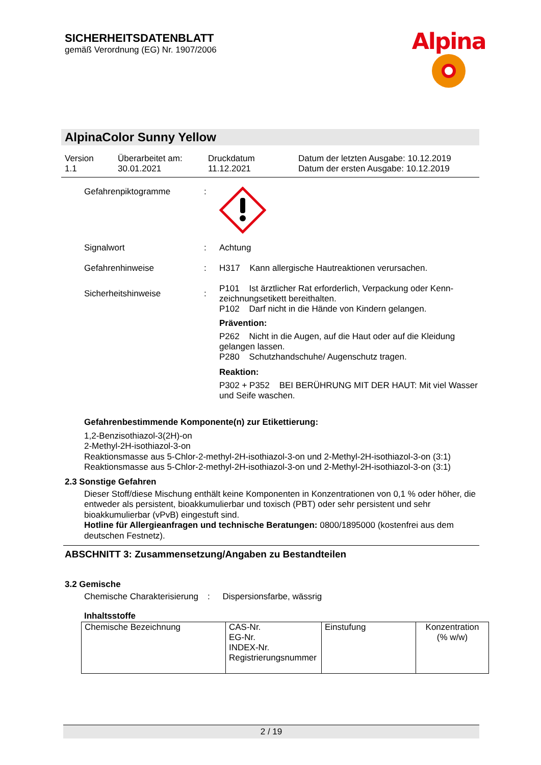SICHERHEITSDATENBLATT
gemäß Verordnung (EG) Nr. 1907/2006
Alpina
AlpinaColor Sunny Yellow
Version
1.1
Überarbeitet am:
30.01.2021
Druckdatum
11.12.2021
Datum der letzten Ausgabe: 10.12.2019
Datum der ersten Ausgabe: 10.12.2019
Gefahrenpiktogramme :
Signalwort : Achtung
Gefahrenhinweise : H317 Kann allergische Hautreaktionen verursachen.
Sicherheitshinweise :
P101 Ist ärztlicher Rat erforderlich, Verpackung oder Kenn­zeichnungsetikett bereithalten.
P102 Darf nicht in die Hände von Kindern gelangen.
Prävention:
P262 Nicht in die Augen, auf die Haut oder auf die Kleidung gelangen lassen.
P280 Schutzhandschuhe/ Augenschutz tragen.
Reaktion:
P302 + P352 BEI BERÜHRUNG MIT DER HAUT: Mit viel Wasser und Seife waschen.
Gefahrenbestimmende Komponente(n) zur Etikettierung:
1,2-Benzisothiazol-3(2H)-on
2-Methyl-2H-isothiazol-3-on
Reaktionsmasse aus 5-Chlor-2-methyl-2H-isothiazol-3-on und 2-Methyl-2H-isothiazol-3-on (3:1)
Reaktionsmasse aus 5-Chlor-2-methyl-2H-isothiazol-3-on und 2-Methyl-2H-isothiazol-3-on (3:1)
2.3 Sonstige Gefahren
Dieser Stoff/diese Mischung enthält keine Komponenten in Konzentrationen von 0,1 % oder hö­her, die entweder als persistent, bioakkumulierbar und toxisch (PBT) oder sehr persistent und sehr bioakkumulierbar (vPvB) eingestuft sind.
Hotline für Allergieanfragen und technische Beratungen: 0800/1895000 (kostenfrei aus dem deutschen Festnetz).
ABSCHNITT 3: Zusammensetzung/Angaben zu Bestandteilen
3.2 Gemische
Chemische Charakterisie­rung
: Dispersionsfarbe, wässrig
Inhaltsstoffe
| Chemische Bezeichnung | CAS-Nr. EG-Nr. INDEX-Nr. Registrierungsnum­mer | Einstufung | Konzentration (% w/w) |
2 / 19